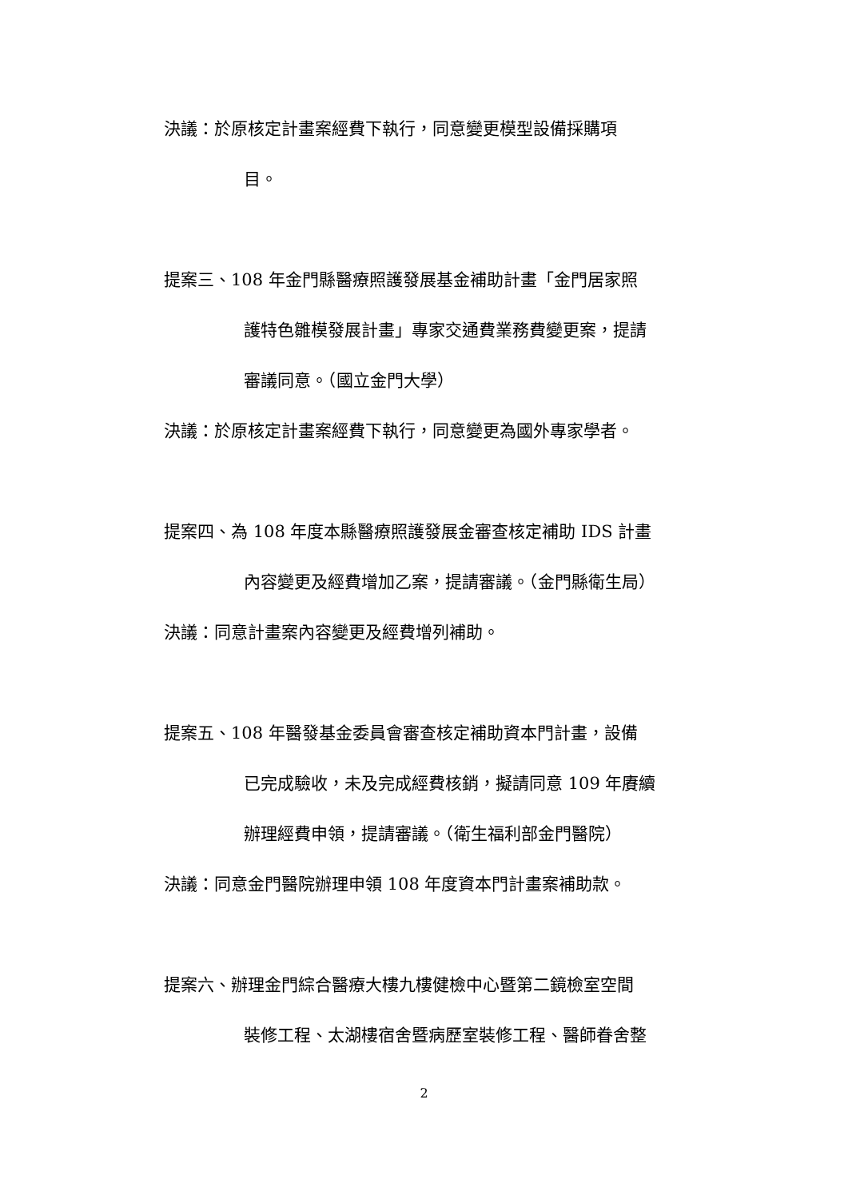決議：於原核定計畫案經費下執行，同意變更模型設備採購項
目。
提案三、108 年金門縣醫療照護發展基金補助計畫「金門居家照
護特色雛模發展計畫」專家交通費業務費變更案，提請
審議同意。（國立金門大學）
決議：於原核定計畫案經費下執行，同意變更為國外專家學者。
提案四、為 108 年度本縣醫療照護發展金審查核定補助 IDS 計畫
內容變更及經費增加乙案，提請審議。（金門縣衛生局）
決議：同意計畫案內容變更及經費增列補助。
提案五、108 年醫發基金委員會審查核定補助資本門計畫，設備
已完成驗收，未及完成經費核銷，擬請同意 109 年賡續
辦理經費申領，提請審議。（衛生福利部金門醫院）
決議：同意金門醫院辦理申領 108 年度資本門計畫案補助款。
提案六、辦理金門綜合醫療大樓九樓健檢中心暨第二鏡檢室空間
裝修工程、太湖樓宿舍暨病歷室裝修工程、醫師眷舍整
2